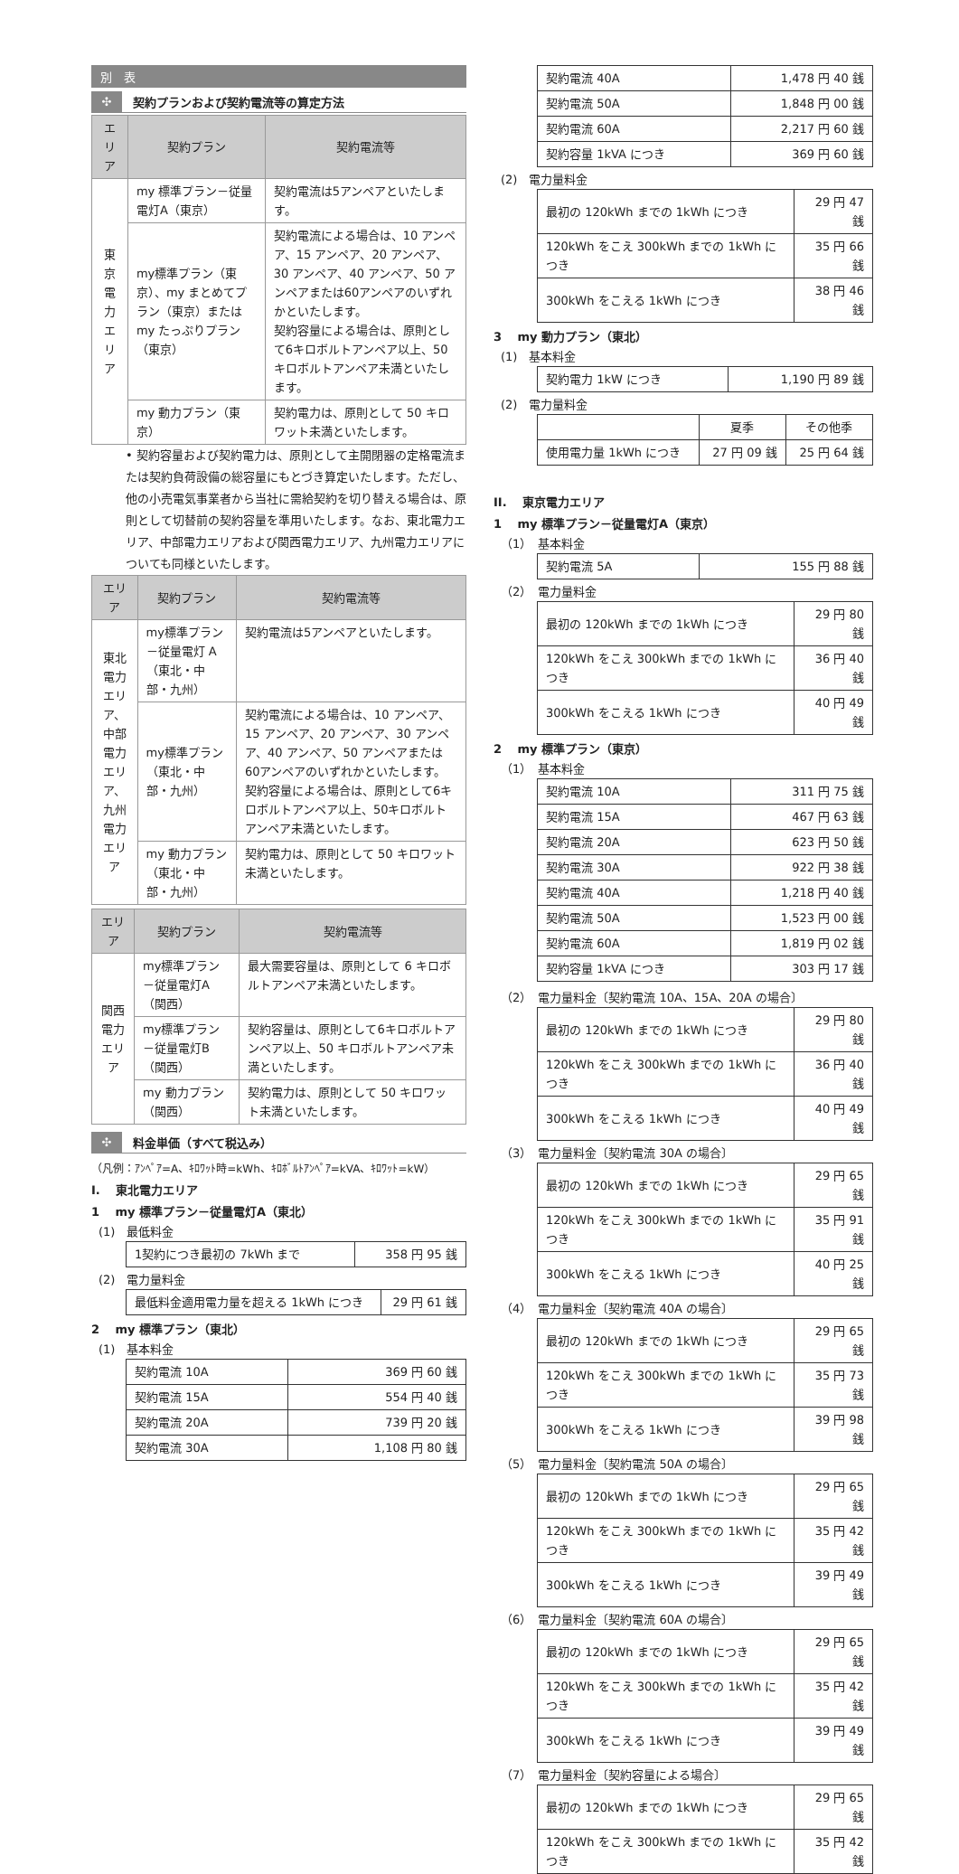別　表
✣ 契約プランおよび契約電流等の算定方法
| エリア | 契約プラン | 契約電流等 |
| --- | --- | --- |
| 東京電力 エリア | my 標準プラン－従量電灯A（東京） | 契約電流は5アンペアといたします。 |
| | my標準プラン（東京）、my まとめてプラン（東京）または my たっぷりプラン（東京） | 契約電流による場合は、10 アンペア、15 アンペア、20 アンペア、30 アンペア、40 アンペア、50 アンペアまたは60アンペアのいずれかといたします。 契約容量による場合は、原則として6キロボルトアンペア以上、50キロボルトアンペア未満といたします。 |
| | my 動力プラン（東京） | 契約電力は、原則として 50 キロワット未満といたします。 |
• 契約容量および契約電力は、原則として主開閉器の定格電流または契約負荷設備の総容量にもとづき算定いたします。ただし、他の小売電気事業者から当社に需給契約を切り替える場合は、原則として切替前の契約容量を準用いたします。なお、東北電力エリア、中部電力エリアおよび関西電力エリア、九州電力エリアについても同様といたします。
| エリア | 契約プラン | 契約電流等 |
| --- | --- | --- |
| 東北電力 エリア、 中部電力 エリア、 九州電力 エリア | my標準プラン－従量電灯 A（東北・中部・九州） | 契約電流は5アンペアといたします。 |
| | my標準プラン （東北・中部・九州） | 契約電流による場合は、10 アンペア、15 アンペア、20 アンペア、30 アンペア、40 アンペア、50 アンペアまたは60アンペアのいずれかといたします。 契約容量による場合は、原則として6キロボルトアンペア以上、50キロボルトアンペア未満といたします。 |
| | my 動力プラン （東北・中部・九州） | 契約電力は、原則として 50 キロワット未満といたします。 |
| エリア | 契約プラン | 契約電流等 |
| --- | --- | --- |
| 関西電力 エリア | my標準プラン－従量電灯A（関西） | 最大需要容量は、原則として 6 キロボルトアンペア未満といたします。 |
| | my標準プラン－従量電灯B（関西） | 契約容量は、原則として6キロボルトアンペア以上、50 キロボルトアンペア未満といたします。 |
| | my 動力プラン（関西） | 契約電力は、原則として 50 キロワット未満といたします。 |
✣ 料金単価（すべて税込み）
（凡例：ｱﾝﾍﾟｱ=A、ｷﾛﾜｯﾄ時=kWh、ｷﾛﾎﾞﾙﾄｱﾝﾍﾟｱ=kVA、ｷﾛﾜｯﾄ=kW）
I.　 東北電力エリア
1　 my 標準プラン－従量電灯A（東北）
(1)　最低料金
| 1契約につき最初の 7kWh まで | 358 円 95 銭 |
(2)　電力量料金
| 最低料金適用電力量を超える 1kWh につき | 29 円 61 銭 |
2　 my 標準プラン（東北）
(1)　基本料金
| 契約電流 10A | 369 円 60 銭 |
| 契約電流 15A | 554 円 40 銭 |
| 契約電流 20A | 739 円 20 銭 |
| 契約電流 30A | 1,108 円 80 銭 |
| 契約電流 40A | 1,478 円 40 銭 |
| 契約電流 50A | 1,848 円 00 銭 |
| 契約電流 60A | 2,217 円 60 銭 |
| 契約容量 1kVA につき | 369 円 60 銭 |
(2)　電力量料金
| 最初の 120kWh までの 1kWh につき | 29 円 47 銭 |
| 120kWh をこえ 300kWh までの 1kWh につき | 35 円 66 銭 |
| 300kWh をこえる 1kWh につき | 38 円 46 銭 |
3　 my 動力プラン（東北）
(1)　基本料金
| 契約電力 1kW につき | 1,190 円 89 銭 |
(2)　電力量料金
| | 夏季 | その他季 |
| 使用電力量 1kWh につき | 27 円 09 銭 | 25 円 64 銭 |
II.　 東京電力エリア
1　 my 標準プラン－従量電灯A（東京）
（1）　基本料金
| 契約電流 5A | 155 円 88 銭 |
（2）　電力量料金
| 最初の 120kWh までの 1kWh につき | 29 円 80 銭 |
| 120kWh をこえ 300kWh までの 1kWh につき | 36 円 40 銭 |
| 300kWh をこえる 1kWh につき | 40 円 49 銭 |
2　 my 標準プラン（東京）
（1）　基本料金
| 契約電流 10A | 311 円 75 銭 |
| 契約電流 15A | 467 円 63 銭 |
| 契約電流 20A | 623 円 50 銭 |
| 契約電流 30A | 922 円 38 銭 |
| 契約電流 40A | 1,218 円 40 銭 |
| 契約電流 50A | 1,523 円 00 銭 |
| 契約電流 60A | 1,819 円 02 銭 |
| 契約容量 1kVA につき | 303 円 17 銭 |
（2）　電力量料金〔契約電流 10A、15A、20A の場合〕
| 最初の 120kWh までの 1kWh につき | 29 円 80 銭 |
| 120kWh をこえ 300kWh までの 1kWh につき | 36 円 40 銭 |
| 300kWh をこえる 1kWh につき | 40 円 49 銭 |
（3）　電力量料金〔契約電流 30A の場合〕
| 最初の 120kWh までの 1kWh につき | 29 円 65 銭 |
| 120kWh をこえ 300kWh までの 1kWh につき | 35 円 91 銭 |
| 300kWh をこえる 1kWh につき | 40 円 25 銭 |
（4）　電力量料金〔契約電流 40A の場合〕
| 最初の 120kWh までの 1kWh につき | 29 円 65 銭 |
| 120kWh をこえ 300kWh までの 1kWh につき | 35 円 73 銭 |
| 300kWh をこえる 1kWh につき | 39 円 98 銭 |
（5）　電力量料金〔契約電流 50A の場合〕
| 最初の 120kWh までの 1kWh につき | 29 円 65 銭 |
| 120kWh をこえ 300kWh までの 1kWh につき | 35 円 42 銭 |
| 300kWh をこえる 1kWh につき | 39 円 49 銭 |
（6）　電力量料金〔契約電流 60A の場合〕
| 最初の 120kWh までの 1kWh につき | 29 円 65 銭 |
| 120kWh をこえ 300kWh までの 1kWh につき | 35 円 42 銭 |
| 300kWh をこえる 1kWh につき | 39 円 49 銭 |
（7）　電力量料金〔契約容量による場合〕
| 最初の 120kWh までの 1kWh につき | 29 円 65 銭 |
| 120kWh をこえ 300kWh までの 1kWh につき | 35 円 42 銭 |